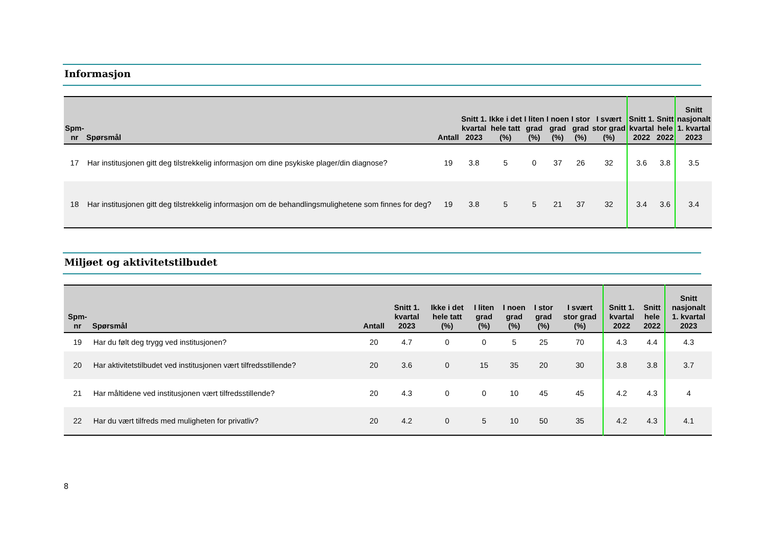Informasjon
| Spm- nr | Spørsmål | Antall | Snitt 1. kvartal 2023 | Ikke i det hele tatt (%) | I liten grad (%) | I noen grad (%) | I stor grad (%) | I svært stor grad (%) | Snitt 1. kvartal 2022 | Snitt hele 2022 | Snitt nasjonalt 1. kvartal 2023 |
| --- | --- | --- | --- | --- | --- | --- | --- | --- | --- | --- | --- |
| 17 | Har institusjonen gitt deg tilstrekkelig informasjon om dine psykiske plager/din diagnose? | 19 | 3.8 | 5 | 0 | 37 | 26 | 32 | 3.6 | 3.8 | 3.5 |
| 18 | Har institusjonen gitt deg tilstrekkelig informasjon om de behandlingsmulighetene som finnes for deg? | 19 | 3.8 | 5 | 5 | 21 | 37 | 32 | 3.4 | 3.6 | 3.4 |
Miljøet og aktivitetstilbudet
| Spm- nr | Spørsmål | Antall | Snitt 1. kvartal 2023 | Ikke i det hele tatt (%) | I liten grad (%) | I noen grad (%) | I stor grad (%) | I svært stor grad (%) | Snitt 1. kvartal 2022 | Snitt hele 2022 | Snitt nasjonalt 1. kvartal 2023 |
| --- | --- | --- | --- | --- | --- | --- | --- | --- | --- | --- | --- |
| 19 | Har du følt deg trygg ved institusjonen? | 20 | 4.7 | 0 | 0 | 5 | 25 | 70 | 4.3 | 4.4 | 4.3 |
| 20 | Har aktivitetstilbudet ved institusjonen vært tilfredsstillende? | 20 | 3.6 | 0 | 15 | 35 | 20 | 30 | 3.8 | 3.8 | 3.7 |
| 21 | Har måltidene ved institusjonen vært tilfredsstillende? | 20 | 4.3 | 0 | 0 | 10 | 45 | 45 | 4.2 | 4.3 | 4 |
| 22 | Har du vært tilfreds med muligheten for privatliv? | 20 | 4.2 | 0 | 5 | 10 | 50 | 35 | 4.2 | 4.3 | 4.1 |
8